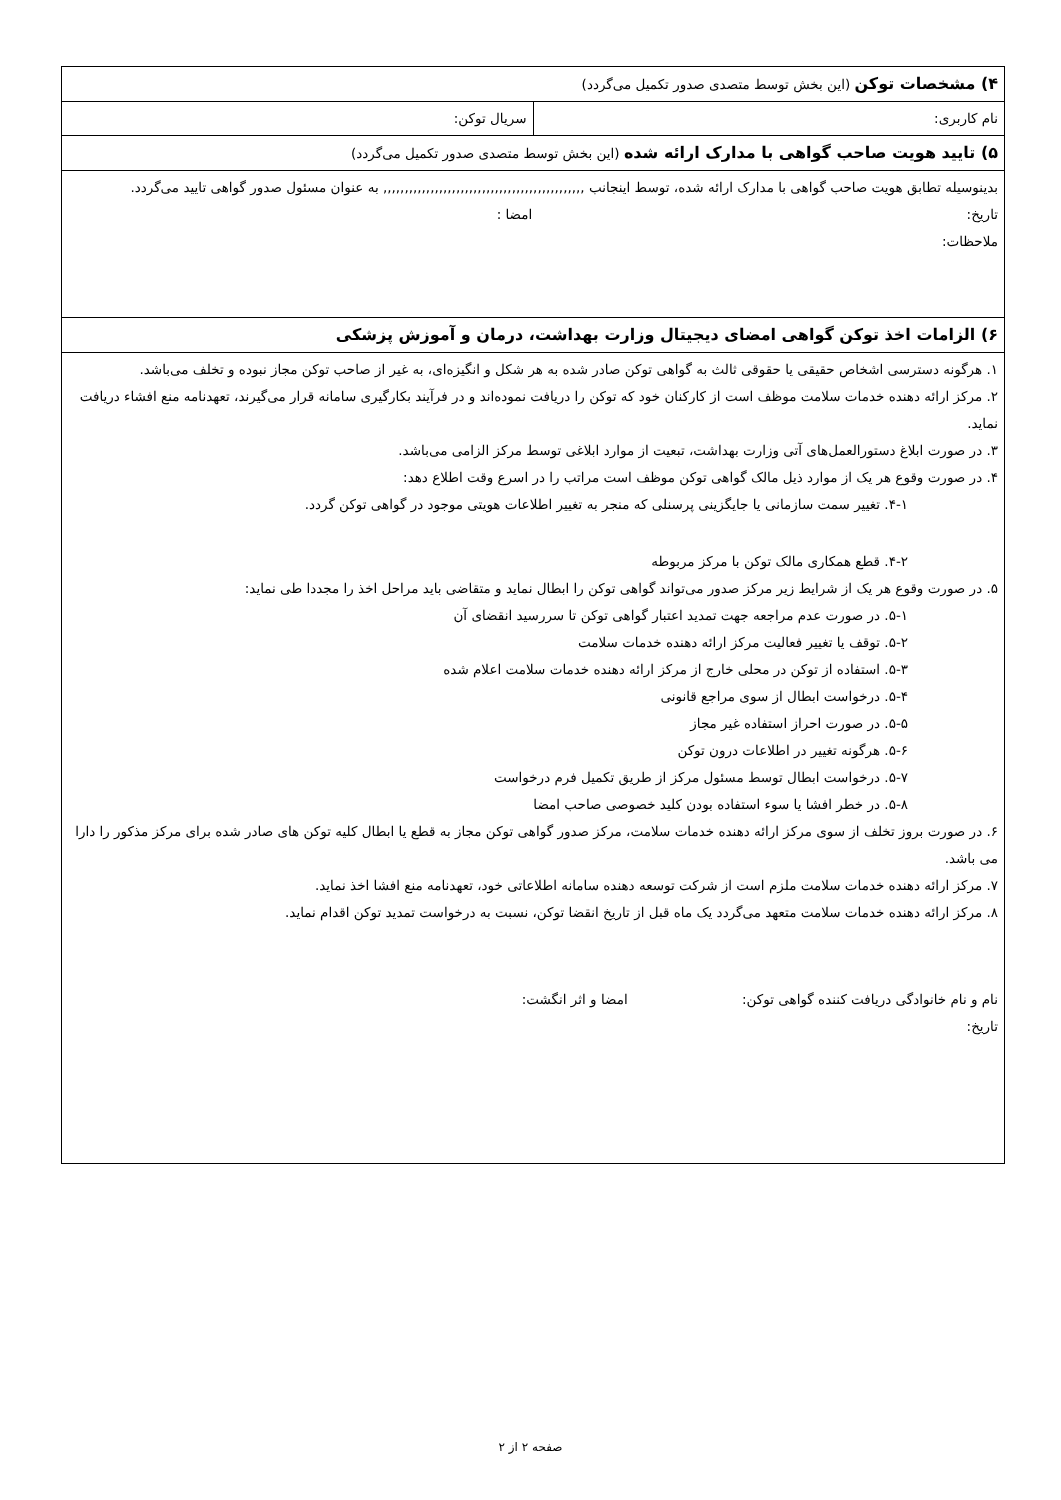| ۴) مشخصات توکن (این بخش توسط متصدی صدور تکمیل می‌گردد) | |
| نام کاربری: | سریال توکن: |
| ۵) تایید هویت صاحب گواهی با مدارک ارائه شده (این بخش توسط متصدی صدور تکمیل می‌گردد) | |
| بدینوسیله تطابق هویت صاحب گواهی با مدارک ارائه شده، توسط اینجانب ,,,,,,,,,,,,,,,,,,,,,,,,,,,,,,,,,,,,,,,,,,,,,,, به عنوان مسئول صدور گواهی تایید می‌گردد. تاریخ: امضا : ملاحظات: | |
| ۶) الزامات اخذ توکن گواهی امضای دیجیتال وزارت بهداشت، درمان و آموزش پزشکی | |
| ۱. هرگونه دسترسی اشخاص حقیقی یا حقوقی ثالث به گواهی توکن صادر شده به هر شکل و انگیزه‌ای، به غیر از صاحب توکن مجاز نبوده و تخلف می‌باشد. ۲. مرکز ارائه دهنده خدمات سلامت موظف است از کارکنان خود که توکن را دریافت نموده‌اند و در فرآیند بکارگیری سامانه قرار می‌گیرند، تعهدنامه منع افشاء دریافت نماید. ۳. در صورت ابلاغ دستورالعمل‌های آتی وزارت بهداشت، تبعیت از موارد ابلاغی توسط مرکز الزامی می‌باشد. ۴. در صورت وقوع هر یک از موارد ذیل مالک گواهی توکن موظف است مراتب را در اسرع وقت اطلاع دهد: ۴-۱. تغییر سمت سازمانی یا جایگزینی پرسنلی که منجر به تغییر اطلاعات هویتی موجود در گواهی توکن گردد. ۴-۲. قطع همکاری مالک توکن با مرکز مربوطه ۵. در صورت وقوع هر یک از شرایط زیر مرکز صدور می‌تواند گواهی توکن را ابطال نماید و متقاضی باید مراحل اخذ را مجددا طی نماید: ۵-۱. در صورت عدم مراجعه جهت تمدید اعتبار گواهی توکن تا سررسید انقضای آن ۵-۲. توقف یا تغییر فعالیت مرکز ارائه دهنده خدمات سلامت ۵-۳. استفاده از توکن در محلی خارج از مرکز ارائه دهنده خدمات سلامت اعلام شده ۵-۴. درخواست ابطال از سوی مراجع قانونی ۵-۵. در صورت احراز استفاده غیر مجاز ۵-۶. هرگونه تغییر در اطلاعات درون توکن ۵-۷. درخواست ابطال توسط مسئول مرکز از طریق تکمیل فرم درخواست ۵-۸. در خطر افشا یا سوء استفاده بودن کلید خصوصی صاحب امضا ۶. در صورت بروز تخلف از سوی مرکز ارائه دهنده خدمات سلامت، مرکز صدور گواهی توکن مجاز به قطع یا ابطال کلیه توکن های صادر شده برای مرکز مذکور را دارا می باشد. ۷. مرکز ارائه دهنده خدمات سلامت ملزم است از شرکت توسعه دهنده سامانه اطلاعاتی خود، تعهدنامه منع افشا اخذ نماید. ۸. مرکز ارائه دهنده خدمات سلامت متعهد می‌گردد یک ماه قبل از تاریخ انقضا توکن، نسبت به درخواست تمدید توکن اقدام نماید. نام و نام خانوادگی دریافت کننده گواهی توکن: امضا و اثر انگشت: تاریخ: | |
صفحه ۲ از ۲